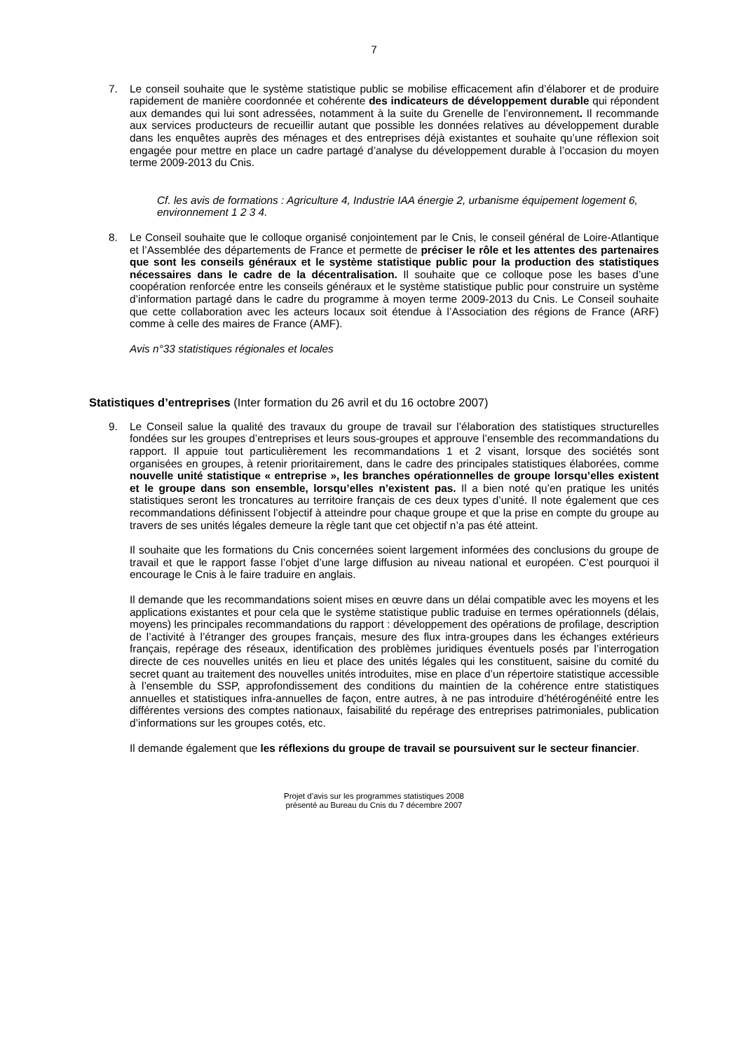7
7. Le conseil souhaite que le système statistique public se mobilise efficacement afin d’élaborer et de produire rapidement de manière coordonnée et cohérente des indicateurs de développement durable qui répondent aux demandes qui lui sont adressées, notamment à la suite du Grenelle de l’environnement. Il recommande aux services producteurs de recueillir autant que possible les données relatives au développement durable dans les enquêtes auprès des ménages et des entreprises déjà existantes et souhaite qu’une réflexion soit engagée pour mettre en place un cadre partagé d’analyse du développement durable à l’occasion du moyen terme 2009-2013 du Cnis.
Cf. les avis de formations : Agriculture 4, Industrie IAA énergie 2, urbanisme équipement logement 6, environnement 1 2 3 4.
8. Le Conseil souhaite que le colloque organisé conjointement par le Cnis, le conseil général de Loire-Atlantique et l’Assemblée des départements de France et permette de préciser le rôle et les attentes des partenaires que sont les conseils généraux et le système statistique public pour la production des statistiques nécessaires dans le cadre de la décentralisation. Il souhaite que ce colloque pose les bases d’une coopération renforcée entre les conseils généraux et le système statistique public pour construire un système d’information partagé dans le cadre du programme à moyen terme 2009-2013 du Cnis. Le Conseil souhaite que cette collaboration avec les acteurs locaux soit étendue à l’Association des régions de France (ARF) comme à celle des maires de France (AMF).
Avis n°33 statistiques régionales et locales
Statistiques d’entreprises (Inter formation du 26 avril et du 16 octobre 2007)
9. Le Conseil salue la qualité des travaux du groupe de travail sur l’élaboration des statistiques structurelles fondées sur les groupes d’entreprises et leurs sous-groupes et approuve l’ensemble des recommandations du rapport. Il appuie tout particulièrement les recommandations 1 et 2 visant, lorsque des sociétés sont organisées en groupes, à retenir prioritairement, dans le cadre des principales statistiques élaborées, comme nouvelle unité statistique « entreprise », les branches opérationnelles de groupe lorsqu’elles existent et le groupe dans son ensemble, lorsqu’elles n’existent pas. Il a bien noté qu’en pratique les unités statistiques seront les troncatures au territoire français de ces deux types d’unité. Il note également que ces recommandations définissent l’objectif à atteindre pour chaque groupe et que la prise en compte du groupe au travers de ses unités légales demeure la règle tant que cet objectif n’a pas été atteint.
Il souhaite que les formations du Cnis concernées soient largement informées des conclusions du groupe de travail et que le rapport fasse l’objet d’une large diffusion au niveau national et européen. C’est pourquoi il encourage le Cnis à le faire traduire en anglais.
Il demande que les recommandations soient mises en œuvre dans un délai compatible avec les moyens et les applications existantes et pour cela que le système statistique public traduise en termes opérationnels (délais, moyens) les principales recommandations du rapport : développement des opérations de profilage, description de l’activité à l’étranger des groupes français, mesure des flux intra-groupes dans les échanges extérieurs français, repérage des réseaux, identification des problèmes juridiques éventuels posés par l’interrogation directe de ces nouvelles unités en lieu et place des unités légales qui les constituent, saisine du comité du secret quant au traitement des nouvelles unités introduites, mise en place d’un répertoire statistique accessible à l’ensemble du SSP, approfondissement des conditions du maintien de la cohérence entre statistiques annuelles et statistiques infra-annuelles de façon, entre autres, à ne pas introduire d’hétérogénéité entre les différentes versions des comptes nationaux, faisabilité du repérage des entreprises patrimoniales, publication d’informations sur les groupes cotés, etc.
Il demande également que les réflexions du groupe de travail se poursuivent sur le secteur financier.
Projet d’avis sur les programmes statistiques 2008
présenté au Bureau du Cnis du 7 décembre 2007